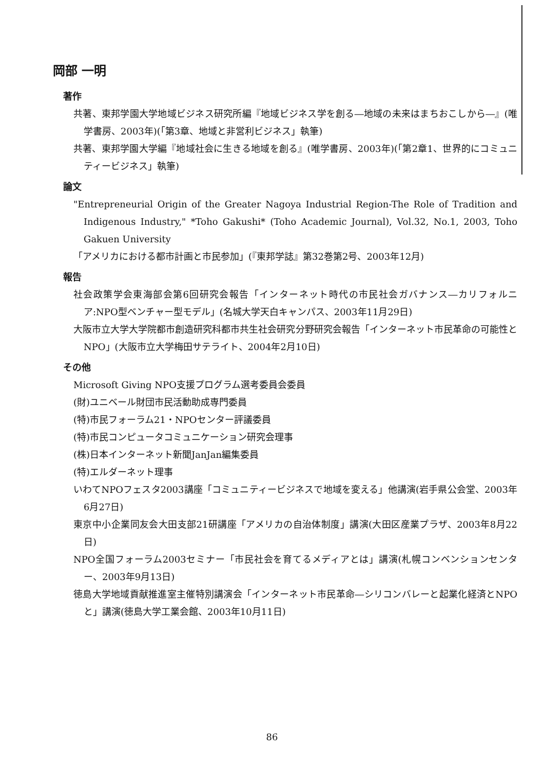岡部 一明
著作
共著、東邦学園大学地域ビジネス研究所編『地域ビジネス学を創る―地域の未来はまちおこしから―』(唯学書房、2003年)(「第3章、地域と非営利ビジネス」執筆)
共著、東邦学園大学編『地域社会に生きる地域を創る』(唯学書房、2003年)(「第2章1、世界的にコミュニティービジネス」執筆)
論文
"Entrepreneurial Origin of the Greater Nagoya Industrial Region-The Role of Tradition and Indigenous Industry," *Toho Gakushi* (Toho Academic Journal), Vol.32, No.1, 2003, Toho Gakuen University
「アメリカにおける都市計画と市民参加」(『東邦学誌』第32巻第2号、2003年12月)
報告
社会政策学会東海部会第6回研究会報告「インターネット時代の市民社会ガバナンス―カリフォルニア:NPO型ベンチャー型モデル」(名城大学天白キャンパス、2003年11月29日)
大阪市立大学大学院都市創造研究科都市共生社会研究分野研究会報告「インターネット市民革命の可能性とNPO」(大阪市立大学梅田サテライト、2004年2月10日)
その他
Microsoft Giving NPO支援プログラム選考委員会委員
(財)ユニベール財団市民活動助成専門委員
(特)市民フォーラム21・NPOセンター評議委員
(特)市民コンピュータコミュニケーション研究会理事
(株)日本インターネット新聞JanJan編集委員
(特)エルダーネット理事
いわてNPOフェスタ2003講座「コミュニティービジネスで地域を変える」他講演(岩手県公会堂、2003年6月27日)
東京中小企業同友会大田支部21研講座「アメリカの自治体制度」講演(大田区産業プラザ、2003年8月22日)
NPO全国フォーラム2003セミナー「市民社会を育てるメディアとは」講演(札幌コンベンションセンター、2003年9月13日)
徳島大学地域貢献推進室主催特別講演会「インターネット市民革命―シリコンバレーと起業化経済とNPOと」講演(徳島大学工業会館、2003年10月11日)
86